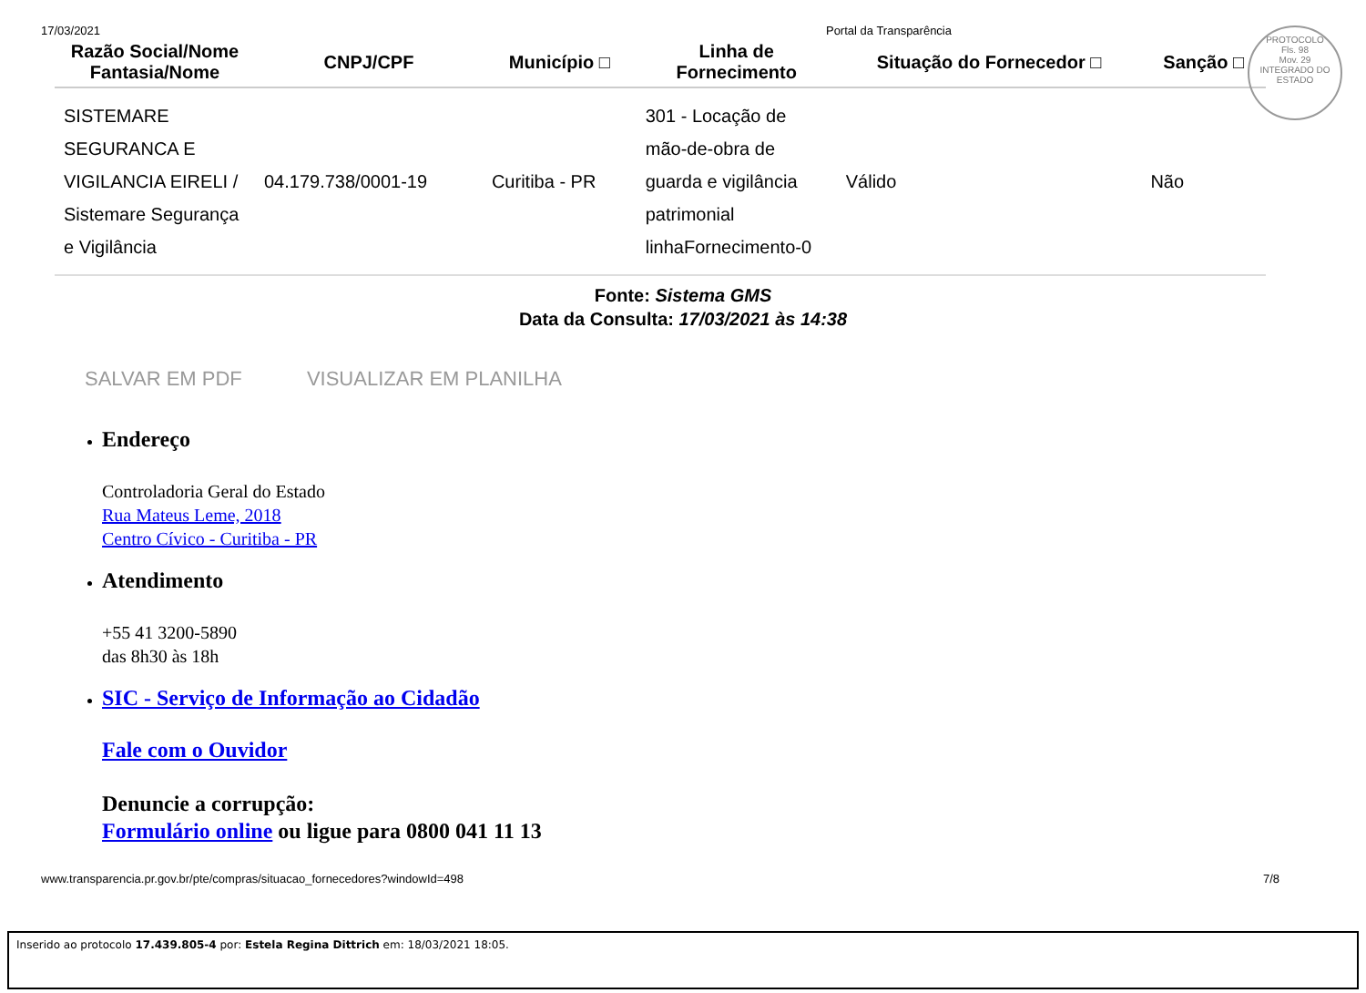17/03/2021 Portal da Transparência
PROTOCOLO
Fls. 98
Mov. 29
INTEGRADO DO ESTADO
| Razão Social/Nome Fantasia/Nome | CNPJ/CPF | Município □ | Linha de Fornecimento | Situação do Fornecedor □ | Sanção □ |
| --- | --- | --- | --- | --- | --- |
| SISTEMARE SEGURANCA E VIGILANCIA EIRELI / Sistemare Segurança e Vigilância | 04.179.738/0001-19 | Curitiba - PR | 301 - Locação de mão-de-obra de guarda e vigilância patrimonial linhaFornecimento-0 | Válido | Não |
Fonte: Sistema GMS
Data da Consulta: 17/03/2021 às 14:38
SALVAR EM PDF VISUALIZAR EM PLANILHA
Endereço
Controladoria Geral do Estado
Rua Mateus Leme, 2018
Centro Cívico - Curitiba - PR
Atendimento
+55 41 3200-5890
das 8h30 às 18h
SIC - Serviço de Informação ao Cidadão
Fale com o Ouvidor
Denuncie a corrupção:
Formulário online ou ligue para 0800 041 11 13
www.transparencia.pr.gov.br/pte/compras/situacao_fornecedores?windowId=498 7/8
Inserido ao protocolo 17.439.805-4 por: Estela Regina Dittrich em: 18/03/2021 18:05.